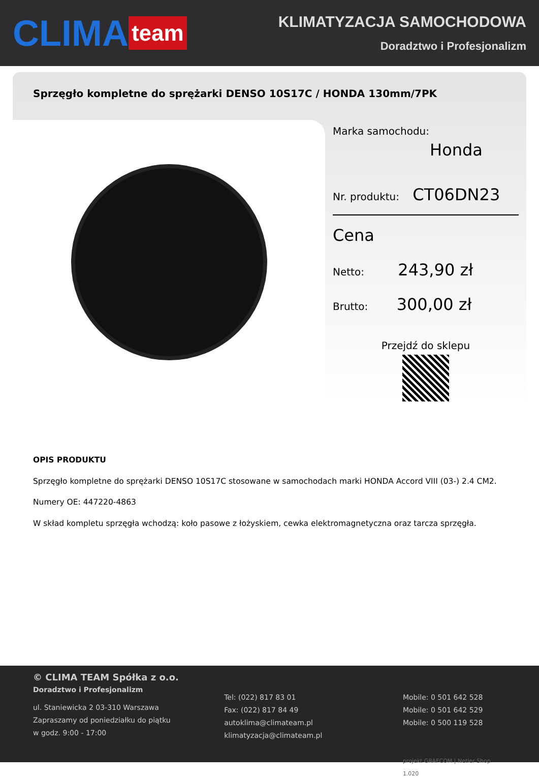CLIMA team
KLIMATYZACJA SAMOCHODOWA
Doradztwo i Profesjonalizm
Sprzęgło kompletne do sprężarki DENSO 10S17C / HONDA 130mm/7PK
Marka samochodu:
Honda
Nr. produktu: CT06DN23
Cena
Netto: 243,90 zł
Brutto: 300,00 zł
Przejdź do sklepu
OPIS PRODUKTU
Sprzęgło kompletne do sprężarki DENSO 10S17C stosowane w samochodach marki HONDA Accord VIII (03-) 2.4 CM2.
Numery OE: 447220-4863
W skład kompletu sprzęgła wchodzą: koło pasowe z łożyskiem, cewka elektromagnetyczna oraz tarcza sprzęgła.
© CLIMA TEAM Spółka z o.o.
Doradztwo i Profesjonalizm
ul. Staniewicka 2 03-310 Warszawa
Zapraszamy od poniedziałku do piątku
w godz. 9:00 - 17:00
Tel: (022) 817 83 01
Fax: (022) 817 84 49
autoklima@climateam.pl
klimatyzacja@climateam.pl
Mobile: 0 501 642 528
Mobile: 0 501 642 529
Mobile: 0 500 119 528
projekt GRAFCOM | Netler Shop 1.020